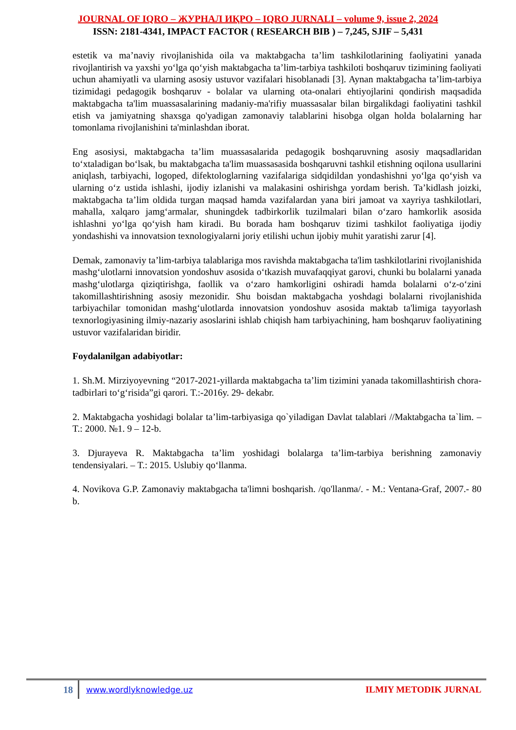JOURNAL OF IQRO – ЖУРНАЛ ИҚРО – IQRO JURNALI – volume 9, issue 2, 2024
ISSN: 2181-4341, IMPACT FACTOR ( RESEARCH BIB ) – 7,245, SJIF – 5,431
estetik va ma’naviy rivojlanishida oila va maktabgacha ta’lim tashkilotlarining faoliyatini yanada rivojlantirish va yaxshi yo‘lga qo‘yish maktabgacha ta’lim-tarbiya tashkiloti boshqaruv tizimining faoliyati uchun ahamiyatli va ularning asosiy ustuvor vazifalari hisoblanadi [3]. Aynan maktabgacha ta’lim-tarbiya tizimidagi pedagogik boshqaruv - bolalar va ularning ota-onalari ehtiyojlarini qondirish maqsadida maktabgacha ta'lim muassasalarining madaniy-ma'rifiy muassasalar bilan birgalikdagi faoliyatini tashkil etish va jamiyatning shaxsga qo'yadigan zamonaviy talablarini hisobga olgan holda bolalarning har tomonlama rivojlanishini ta'minlashdan iborat.
Eng asosiysi, maktabgacha ta’lim muassasalarida pedagogik boshqaruvning asosiy maqsadlaridan to‘xtaladigan bo‘lsak, bu maktabgacha ta'lim muassasasida boshqaruvni tashkil etishning oqilona usullarini aniqlash, tarbiyachi, logoped, difektologlarning vazifalariga sidqidildan yondashishni yo‘lga qo‘yish va ularning o‘z ustida ishlashi, ijodiy izlanishi va malakasini oshirishga yordam berish. Ta’kidlash joizki, maktabgacha ta’lim oldida turgan maqsad hamda vazifalardan yana biri jamoat va xayriya tashkilotlari, mahalla, xalqaro jamg‘armalar, shuningdek tadbirkorlik tuzilmalari bilan o‘zaro hamkorlik asosida ishlashni yo‘lga qo‘yish ham kiradi. Bu borada ham boshqaruv tizimi tashkilot faoliyatiga ijodiy yondashishi va innovatsion texnologiyalarni joriy etilishi uchun ijobiy muhit yaratishi zarur [4].
Demak, zamonaviy ta’lim-tarbiya talablariga mos ravishda maktabgacha ta'lim tashkilotlarini rivojlanishida mashg‘ulotlarni innovatsion yondoshuv asosida o‘tkazish muvafaqqiyat garovi, chunki bu bolalarni yanada mashg‘ulotlarga qiziqtirishga, faollik va o‘zaro hamkorligini oshiradi hamda bolalarni o‘z-o‘zini takomillashtirishning asosiy mezonidir. Shu boisdan maktabgacha yoshdagi bolalarni rivojlanishida tarbiyachilar tomonidan mashg‘ulotlarda innovatsion yondoshuv asosida maktab ta'limiga tayyorlash texnorlogiyasining ilmiy-nazariy asoslarini ishlab chiqish ham tarbiyachining, ham boshqaruv faoliyatining ustuvor vazifalaridan biridir.
Foydalanilgan adabiyotlar:
1. Sh.M. Mirziyoyevning “2017-2021-yillarda maktabgacha ta’lim tizimini yanada takomillashtirish chora-tadbirlari to‘g‘risida”gi qarori. T.:-2016y. 29- dekabr.
2. Maktabgacha yoshidagi bolalar ta’lim-tarbiyasiga qo`yiladigan Davlat talablari //Maktabgacha ta`lim. – T.: 2000. №1. 9 – 12-b.
3. Djurayeva R. Maktabgacha ta’lim yoshidagi bolalarga ta’lim-tarbiya berishning zamonaviy tendensiyalari. – T.: 2015. Uslubiy qo‘llanma.
4. Novikova G.P. Zamonaviy maktabgacha ta'limni boshqarish. /qo'llanma/. - M.: Ventana-Graf, 2007.- 80 b.
18 www.wordlyknowledge.uz ILMIY METODIK JURNAL